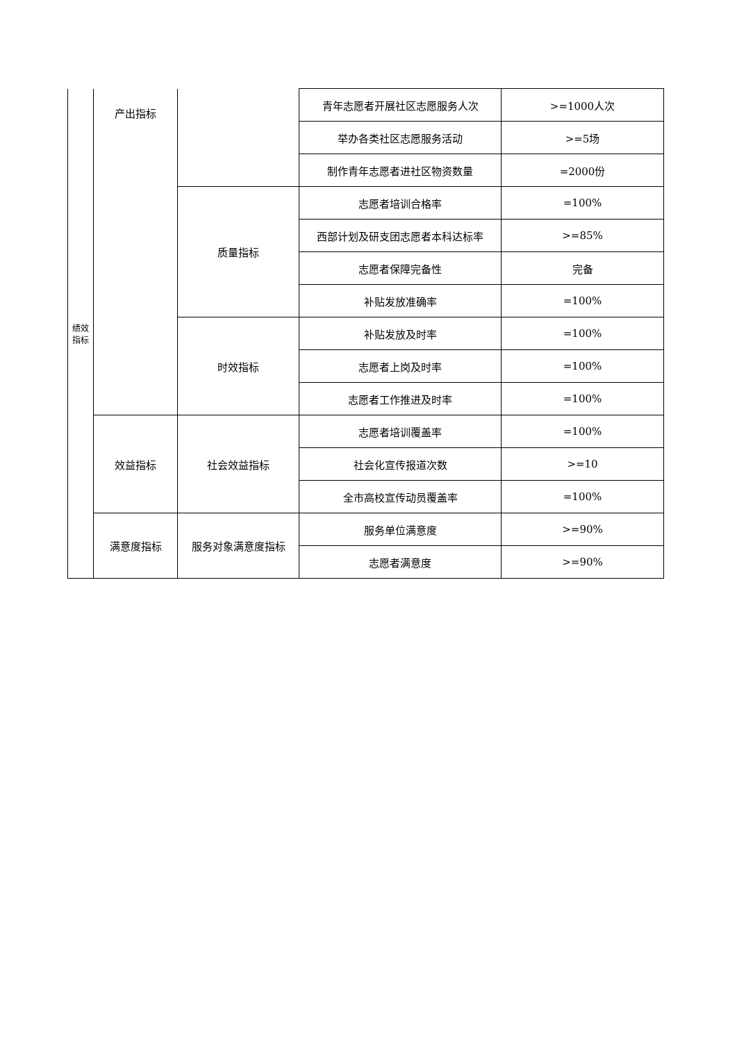| 绩效 指标 | 产出指标 | | 青年志愿者开展社区志愿服务人次 | >=1000人次 |
| | | | 举办各类社区志愿服务活动 | >=5场 |
| | | | 制作青年志愿者进社区物资数量 | =2000份 |
| | | 质量指标 | 志愿者培训合格率 | =100% |
| | | | 西部计划及研支团志愿者本科达标率 | >=85% |
| | | | 志愿者保障完备性 | 完备 |
| | | | 补贴发放准确率 | =100% |
| | | 时效指标 | 补贴发放及时率 | =100% |
| | | | 志愿者上岗及时率 | =100% |
| | | | 志愿者工作推进及时率 | =100% |
| | 效益指标 | 社会效益指标 | 志愿者培训覆盖率 | =100% |
| | | | 社会化宣传报道次数 | >=10 |
| | | | 全市高校宣传动员覆盖率 | =100% |
| | 满意度指标 | 服务对象满意度指标 | 服务单位满意度 | >=90% |
| | | | 志愿者满意度 | >=90% |